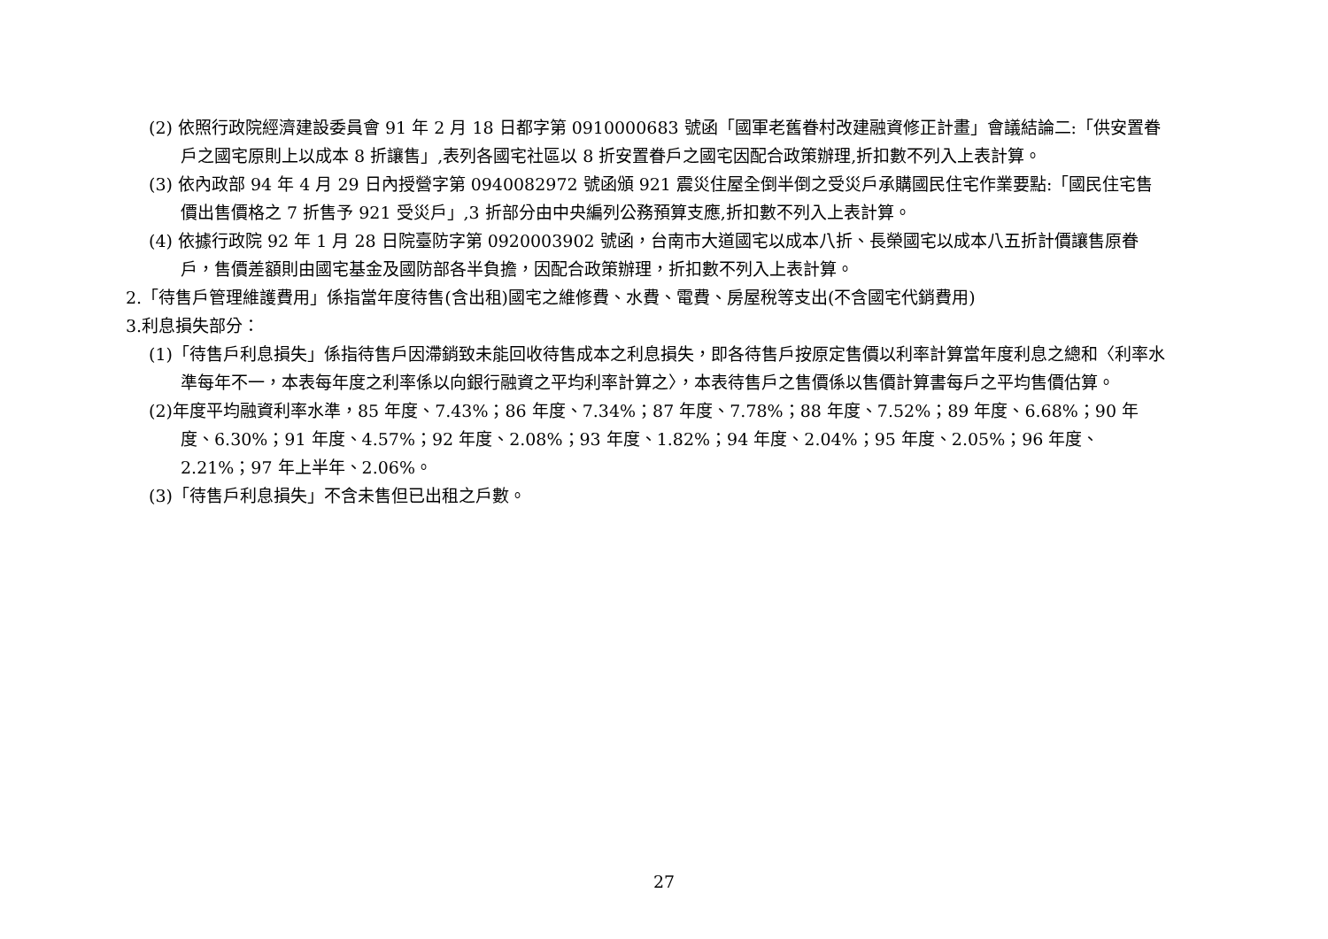(2) 依照行政院經濟建設委員會 91 年 2 月 18 日都字第 0910000683 號函「國軍老舊眷村改建融資修正計畫」會議結論二:「供安置眷戶之國宅原則上以成本 8 折讓售」,表列各國宅社區以 8 折安置眷戶之國宅因配合政策辦理,折扣數不列入上表計算。
(3) 依內政部 94 年 4 月 29 日內授營字第 0940082972 號函頒 921 震災住屋全倒半倒之受災戶承購國民住宅作業要點:「國民住宅售價出售價格之 7 折售予 921 受災戶」,3 折部分由中央編列公務預算支應,折扣數不列入上表計算。
(4) 依據行政院 92 年 1 月 28 日院臺防字第 0920003902 號函，台南市大道國宅以成本八折、長榮國宅以成本八五折計價讓售原眷戶，售價差額則由國宅基金及國防部各半負擔，因配合政策辦理，折扣數不列入上表計算。
2.「待售戶管理維護費用」係指當年度待售(含出租)國宅之維修費、水費、電費、房屋稅等支出(不含國宅代銷費用)
3.利息損失部分：
(1)「待售戶利息損失」係指待售戶因滯銷致未能回收待售成本之利息損失，即各待售戶按原定售價以利率計算當年度利息之總和〈利率水準每年不一，本表每年度之利率係以向銀行融資之平均利率計算之〉，本表待售戶之售價係以售價計算書每戶之平均售價估算。
(2)年度平均融資利率水準，85 年度、7.43%；86 年度、7.34%；87 年度、7.78%；88 年度、7.52%；89 年度、6.68%；90 年度、6.30%；91 年度、4.57%；92 年度、2.08%；93 年度、1.82%；94 年度、2.04%；95 年度、2.05%；96 年度、2.21%；97 年上半年、2.06%。
(3)「待售戶利息損失」不含未售但已出租之戶數。
27